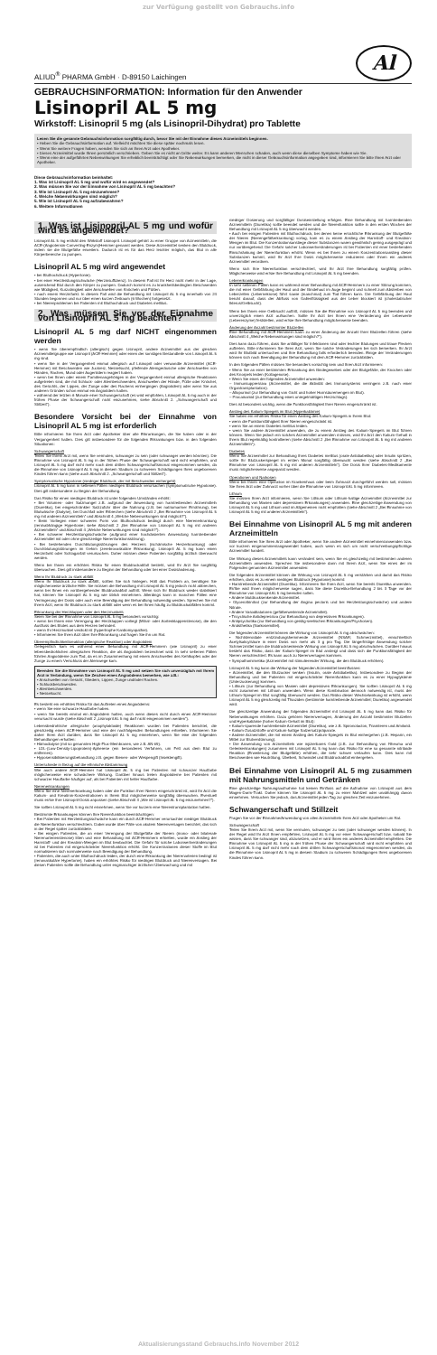zur Verfügung gestellt von Gebrauchs.info
ALIUD<sup>®</sup> PHARMA GmbH · D-89150 Laichingen
Al
GEBRAUCHSINFORMATION: Information für den Anwender
Lisinopril AL 5 mg
Wirkstoff: Lisinopril 5 mg (als Lisinopril-Dihydrat) pro Tablette
Lesen Sie die gesamte Gebrauchsinformation sorgfältig durch, bevor Sie mit der Einnahme dieses Arzneimittels beginnen.
• Heben Sie die Gebrauchsinformation auf. Vielleicht möchten Sie diese später nochmals lesen.
• Wenn Sie weitere Fragen haben, wenden Sie sich an Ihren Arzt oder Apotheker.
• Dieses Arzneimittel wurde Ihnen persönlich verschrieben. Geben Sie es nicht an Dritte weiter. Es kann anderen Menschen schaden, auch wenn diese dieselben Symptome haben wie Sie.
• Wenn eine der aufgeführten Nebenwirkungen Sie erheblich beeinträchtigt oder Sie Nebenwirkungen bemerken, die nicht in dieser Gebrauchsinformation angegeben sind, informieren Sie bitte Ihren Arzt oder Apotheker.
Diese Gebrauchsinformation beinhaltet:
1. Was ist Lisinopril AL 5 mg und wofür wird es angewendet?
2. Was müssen Sie vor der Einnahme von Lisinopril AL 5 mg beachten?
3. Wie ist Lisinopril AL 5 mg einzunehmen?
4. Welche Nebenwirkungen sind möglich?
5. Wie ist Lisinopril AL 5 mg aufzubewahren?
6. Weitere Informationen
1. Was ist Lisinopril AL 5 mg und wofür wird es angewendet?
Lisinopril AL 5 mg enthält den Wirkstoff Lisinopril. Lisinopril gehört zu einer Gruppe von Arzneimitteln, die ACE-(Angiotensin-Converting-Enzym)Hemmer genannt werden. Diese Arzneimittel senken den Blutdruck, indem sie die Blutgefäße erweitern. Dadurch ist es für das Herz leichter möglich, das Blut in alle Körperbereiche zu pumpen.
Lisinopril AL 5 mg wird angewendet
• bei Bluthochdruck (Hypertonie).
• bei einer Herzleistungsschwäche (Herzinsuffizienz). In diesem Fall ist Ihr Herz nicht mehr in der Lage, ausreichend Blut durch den Körper zu pumpen. Dadurch kommt es zu krankheitsbedingten Beschwerden wie Müdigkeit, Kurzatmigkeit oder Anschwellen von Knöcheln und Füßen.
• nach einem Herzinfarkt. In diesem Fall wird die Behandlung mit Lisinopril AL 5 mg innerhalb von 24 Stunden begonnen und nur über einen kurzen Zeitraum (6 Wochen) fortgesetzt.
• bei Nierenproblemen bei Patienten mit Bluthochdruck und Diabetes mellitus.
2. Was müssen Sie vor der Einnahme von Lisinopril AL 5 mg beachten?
Lisinopril AL 5 mg darf NICHT eingenommen werden
• wenn Sie überempfindlich (allergisch) gegen Lisinopril, andere Arzneimittel aus der gleichen Arzneimittelgruppe wie Lisinopril (ACE-Hemmer) oder einen der sonstigen Bestandteile von Lisinopril AL 5 mg sind.
• wenn Sie in der Vergangenheit einmal allergisch auf Lisinopril oder verwandte Arzneimittel (ACE-Hemmer) mit Beschwerden wie Juckreiz, Nesselsucht, pfeifende Atemgeräusche oder Anschwellen von Händen, Rachen, Mund oder Augenlidern reagiert haben.
• wenn bei Ihnen oder einem Familienangehörigen in der Vergangenheit einmal allergische Reaktionen aufgetreten sind, die mit Schluck- oder Atembeschwerden, Anschwellen der Hände, Füße oder Knöchel, des Gesichts, der Lippen, der Zunge oder des Rachens einhergingen (Angioödem) oder wenn Sie aus anderen Gründen schon einmal ein Angioödem hatten.
• während der letzten 6 Monate einer Schwangerschaft (es wird empfohlen, Lisinopril AL 5 mg auch in der frühen Phase der Schwangerschaft nicht einzunehmen, siehe Abschnitt 2. „Schwangerschaft und Stillzeit“).
Besondere Vorsicht bei der Einnahme von Lisinopril AL 5 mg ist erforderlich
Bitte informieren Sie Ihren Arzt oder Apotheker über alle Erkrankungen, die Sie haben oder in der Vergangenheit hatten. Dies gilt insbesondere für die folgenden Erkrankungen bzw. in den folgenden Situationen:
Schwangerschaft
Teilen Sie Ihrem Arzt mit, wenn Sie vermuten, schwanger zu sein (oder schwanger werden könnten). Die Einnahme von Lisinopril AL 5 mg in der frühen Phase der Schwangerschaft wird nicht empfohlen, und Lisinopril AL 5 mg darf nicht mehr nach dem dritten Schwangerschaftsmonat eingenommen werden, da die Einnahme von Lisinopril AL 5 mg in diesem Stadium zu schweren Schädigungen Ihres ungeborenen Kindes führen kann (siehe auch Abschnitt 2. „Schwangerschaft und Stillzeit“).
Symptomatische Hypotonie (niedriger Blutdruck, der mit Beschwerden einhergeht)
Lisinopril AL 5 mg kann in seltenen Fällen niedrigen Blutdruck verursachen (symptomatische Hypotonie). Dies gilt insbesondere zu Beginn der Behandlung.
Das Risiko für einen niedrigen Blutdruck ist unter folgenden Umständen erhöht:
• Bei Volumen- oder Salzmangel z.B. aufgrund der Anwendung von harntreibenden Arzneimitteln (Diuretika), bei eingeschränkter Salzzufuhr über die Nahrung (z.B. bei natriumarmer Ernährung), bei Blutwäsche (Dialyse), bei Durchfall oder Erbrechen (siehe Abschnitt 2 „Bei Einnahme von Lisinopril AL 5 mg mit anderen Arzneimitteln“ und Abschnitt 4 „Welche Nebenwirkungen sind möglich?“).
• Beim Vorliegen einer schweren Form von Bluthochdruck bedingt durch eine Nierenerkrankung (reninabhängige Hypertonie; siehe Abschnitt 2 „Bei Einnahme von Lisinopril AL 5 mg mit anderen Arzneimitteln“ und Abschnitt 4 „Welche Nebenwirkungen sind möglich?“).
• Bei schwerer Herzleistungsschwäche (aufgrund einer hochdosierten Anwendung harntreibender Arzneimittel mit oder ohne gleichzeitige Nierenfunktionsstörung).
• Bei bestehenden Durchblutungsstörungen des Herzens (ischämische Herzerkrankung) oder Durchblutungsstörungen im Gehirn (zerebrovaskuläre Erkrankung). Lisinopril AL 5 mg kann einen Herzinfarkt oder Schlaganfall verursachen. Daher müssen diese Patienten sorgfältig ärztlich überwacht werden.
Wenn bei Ihnen ein erhöhtes Risiko für einen Blutdruckabfall besteht, wird Ihr Arzt Sie sorgfältig überwachen. Dies gilt insbesondere zu Beginn der Behandlung oder bei einer Dosisänderung.
Wenn Ihr Blutdruck zu stark abfällt
Wenn Ihr Blutdruck zu stark abfällt, sollten Sie sich hinlegen. Hält das Problem an, benötigen Sie möglicherweise ärztliche Hilfe. Sie müssen die Behandlung mit Lisinopril AL 5 mg jedoch nicht abbrechen, wenn bei Ihnen ein vorübergehender Blutdruckabfall auftritt. Wenn sich Ihr Blutdruck wieder stabilisiert hat, können Sie Lisinopril AL 5 mg wie üblich einnehmen. Allerdings kann in manchen Fällen eine Verringerung der Dosis oder auch eine Beendigung der Behandlung notwendig werden. Sprechen Sie mit Ihrem Arzt, wenn Ihr Blutdruck zu stark abfällt oder wenn es bei Ihnen häufig zu Blutdruckabfällen kommt.
Erkrankung der Herzklappen oder des Herzmuskels
Seien Sie bei der Einnahme von Lisinopril AL 5 mg besonders vorsichtig:
• wenn bei Ihnen eine Verengung der Herzklappen vorliegt (Mitral- oder Aortenklappenstenose), die den Ausfluss des Blutes aus dem Herzen behindert.
• wenn Ihr Herzmuskel verdickt ist (hypertrophe Kardiomyopathie).
• Informieren Sie Ihren Arzt über Ihre Erkrankung und fragen Sie ihn um Rat.
Überempfindlichkeitsreaktion (allergische Reaktion) oder Angioödem
Gelegentlich kam es während einer Behandlung mit ACE-Hemmern (wie Lisinopril) zu einer lebensbedrohlichen allergischen Reaktion, die als Angioödem bezeichnet wird. In sehr seltenen Fällen führten Angioödeme zum Tod, da es im Zusammenhang mit einem Anschwellen des Kehlkopfes oder der Zunge zu einem Verschluss der Atemwege kam.
Beenden Sie die Einnahme von Lisinopril AL 5 mg und setzen Sie sich unverzüglich mit Ihrem Arzt in Verbindung, wenn Sie Zeichen eines Angioödems bemerken, wie z.B.:
• Anschwellen von Gesicht, Gliedern, Lippen, Zunge und/oder Rachen.
• Schluckbeschwerden.
• Atembeschwerden.
• Nesselsucht.
Es besteht ein erhöhtes Risiko für das Auftreten eines Angioödems:
• wenn Sie eine schwarze Hautfarbe haben.
• wenn Sie bereits einmal ein Angioödem hatten, auch wenn dieses nicht durch einen ACE-Hemmer verursacht wurde (siehe Abschnitt 2 „Lisinopril AL 5 mg darf nicht eingenommen werden“).
Lebensbedrohliche allergische (anaphylaktoide) Reaktionen wurden bei Patienten berichtet, die gleichzeitig einen ACE-Hemmer und eine der nachfolgenden Behandlungen erhielten. Informieren Sie daher Ihren Arzt darüber, dass Sie Lisinopril AL 5 mg einnehmen, wenn Sie eine der folgenden Behandlungen erhalten:
• Hämodialyse (mit so genannten High-Flux-Membranen, wie z.B. AN 69).
• LDL-(Low-Density-Lipoprotein)-Apherese (ein besonderes Verfahren, um Fett aus dem Blut zu entfernen).
• Hyposensibilisierungsbehandlung z.B. gegen Bienen- oder Wespengift (Insektengift).
Unterschiede in Bezug auf die ethnische Abstammung
Wie auch andere ACE-Hemmer hat Lisinopril AL 5 mg bei Patienten mit schwarzer Hautfarbe möglicherweise eine schwächere Wirkung. Darüber hinaus treten Angioödeme bei Patienten mit schwarzer Hautfarbe häufiger auf, als bei Patienten mit heller Hautfarbe.
Nierenerkrankungen
Wenn Sie eine Nierenerkrankung haben oder die Funktion Ihrer Nieren eingeschränkt ist, wird Ihr Arzt die Kalium- und Kreatinin-Konzentrationen in Ihrem Blut möglicherweise sorgfältig überwachen. Eventuell muss er/sie Ihre Lisinopril-Dosis anpassen (siehe Abschnitt 3 „Wie ist Lisinopril AL 5 mg einzunehmen?“).
Sie sollten Lisinopril AL 5 mg nicht einnehmen, wenn Sie vor kurzem eine Nierentransplantation hatten.
Bestimmte Erkrankungen können Ihre Nierenfunktion beeinträchtigen:
• Bei Patienten mit Herzleistungsschwäche kann ein durch ACE-Hemmer verursachter niedriger Blutdruck die Nierenfunktion verschlechtern. Dabei wurde über Fälle von akutem Nierenversagen berichtet, das sich in der Regel später zurückbildete.
• Bei einigen Patienten, die an einer Verengung der Blutgefäße der Nieren (mono- oder bilaterale Nierenarterienstenose) litten und eine Behandlung mit ACE-Hemmern erhielten, wurde ein Anstieg der Harnstoff- und der Kreatinin-Mengen im Blut beobachtet. Die Gefahr für solche Laborwertveränderungen ist bei Patienten mit eingeschränkter Nierenfunktion erhöht. Die Konzentrationen dieser Stoffe im Blut normalisieren sich normalerweise nach Beendigung der Behandlung.
• Patienten, die auch unter Bluthochdruck leiden, der durch eine Erkrankung der Nierenarterien bedingt ist (renovaskuläre Hypertonie), haben ein erhöhtes Risiko für niedrigen Blutdruck und Nierenversagen. Bei diesen Patienten sollte die Behandlung unter engmaschiger ärztlicher Überwachung und mit
niedriger Dosierung und sorgfältiger Dosiseinstellung erfolgen. Eine Behandlung mit harntreibenden Arzneimitteln (Diuretika) sollte beendet werden und die Nierenfunktion sollte in den ersten Wochen der Behandlung mit Lisinopril AL 5 mg überwacht werden.
• Auch bei einigen Patienten mit Bluthochdruck, bei denen keine ersichtliche Erkrankung der Blutgefäße der Nieren (Nierengefäßerkrankung) vorlag, kam es zu einem Anstieg der Harnstoff- und Kreatinin-Mengen im Blut. Die Konzentrationsanstiege dieser Substanzen waren gewöhnlich gering ausgeprägt und nur vorübergehend. Die Gefahr solcher Laborwertveränderungen ist bei Patienten mit einer bestehenden Einschränkung der Nierenfunktion erhöht. Wenn es bei Ihnen zu einem Konzentrationsanstieg dieser Substanzen kommt, wird Ihr Arzt Ihre Dosis möglicherweise reduzieren oder Ihnen ein anderes Arzneimittel verordnen.
Wenn sich Ihre Nierenfunktion verschlechtert, wird Ihr Arzt Ihre Behandlung sorgfältig prüfen. Möglicherweise wird er/sie Ihre Behandlung mit Lisinopril AL 5 mg beenden.
Lebererkrankungen
In sehr seltenen Fällen kann es während einer Behandlung mit ACE-Hemmern zu einer Störung kommen, die mit einer Gelbfärbung der Haut und der Bindehaut im Auge beginnt und schnell zum Absterben von Leberzellen (Lebernekrose) führt sowie (manchmal) zum Tod führen kann. Die Gelbfärbung der Haut beruht darauf, dass der Abfluss von Gallenflüssigkeit aus der Leber blockiert ist (cholestatischer Ikterus/Gelbsucht).
Wenn bei Ihnen eine Gelbsucht auftritt, müssen Sie die Einnahme von Lisinopril AL 5 mg beenden und unverzüglich einen Arzt aufsuchen. Sollte Ihr Arzt bei Ihnen eine Veränderung der Leberwerte (Leberenzyme) feststellen, wird er/sie Ihre Behandlung möglicherweise beenden.
Änderung der Anzahl bestimmter Blutzellen
Eine Behandlung mit ACE-Hemmern kann zu einer Änderung der Anzahl Ihrer Blutzellen führen (siehe Abschnitt 4 „Welche Nebenwirkungen sind möglich?“).
Dies kann dazu führen, dass Sie anfälliger für Infektionen sind oder leichter Blutungen und blaue Flecken auftreten. Bitte informieren Sie Ihren Arzt, wenn Sie solche Veränderungen bei sich bemerken. Ihr Arzt wird Ihr Blutbild untersuchen und Ihre Behandlung falls erforderlich beenden. Einige der Veränderungen können sich nach Beendigung der Behandlung mit dem ACE-Hemmer zurückbilden.
In den folgenden Fällen müssen Sie besonders vorsichtig sein und Ihren Arzt informieren:
• Wenn Sie an einer bestimmten Erkrankung des Bindegewebes oder der Blutgefäße, der Knochen oder des Knorpels leiden (Kollagenose).
• Wenn Sie eines der folgenden Arzneimittel anwenden:
– Immunsuppressiva (Arzneimittel, die die Aktivität des Immunsystems verringern z.B. nach einer Organtransplantation).
– Allopurinol (zur Behandlung von Gicht und hoher Harnsäuremengen im Blut).
– Procainamid (zur Behandlung eines unregelmäßigen Herzschlags).
Dies ist besonders wichtig, wenn die Funktionsfähigkeit Ihrer Nieren eingeschränkt ist.
Anstieg des Kalium-Spiegels im Blut (Hyperkaliämie)
Sie haben ein erhöhtes Risiko für einen Anstieg des Kalium-Spiegels in Ihrem Blut:
• wenn die Funktionsfähigkeit Ihrer Nieren eingeschränkt ist.
• wenn Sie an einem Diabetes mellitus leiden.
• wenn Sie andere Arzneimittel anwenden, die zu einem Anstieg des Kalium-Spiegels im Blut führen können. Wenn Sie jedoch ein solches Arzneimittel anwenden müssen, wird Ihr Arzt den Kalium-Gehalt in Ihrem Blut regelmäßig kontrollieren (siehe Abschnitt 2 „Bei Einnahme von Lisinopril AL 5 mg mit anderen Arzneimitteln“).
Diabetes
Wenn Sie Arzneimittel zur Behandlung Ihres Diabetes mellitus (orale Antidiabetika) oder Insulin spritzen, sollte Ihr Blutzuckerspiegel im ersten Monat sorgfältig überwacht werden (siehe Abschnitt 2 „Bei Einnahme von Lisinopril AL 5 mg mit anderen Arzneimitteln“). Die Dosis Ihrer Diabetes-Medikamente muss möglicherweise angepasst werden.
Operationen und Narkosen
Wenn bei Ihnen eine Operation im Krankenhaus oder beim Zahnarzt durchgeführt werden soll, müssen Sie Ihren Arzt oder Zahnarzt vorher über die Einnahme von Lisinopril AL 5 mg informieren.
Lithium
Sie müssen Ihren Arzt informieren, wenn Sie Lithium oder Lithium-haltige Arzneimittel (Arzneimittel zur Behandlung von Manien oder depressiven Erkrankungen) anwenden. Eine gleichzeitige Anwendung von Lisinopril AL 5 mg und Lithium wird im Allgemeinen nicht empfohlen (siehe Abschnitt 2 „Bei Einnahme von Lisinopril AL 5 mg mit anderen Arzneimitteln“).
Bei Einnahme von Lisinopril AL 5 mg mit anderen Arzneimitteln
Bitte informieren Sie Ihren Arzt oder Apotheker, wenn Sie andere Arzneimittel einnehmen/anwenden bzw. vor kurzem eingenommen/angewendet haben, auch wenn es sich um nicht verschreibungspflichtige Arzneimittel handelt.
Die Wirkung dieses Arzneimittels kann verändert sein, wenn Sie es gleichzeitig mit bestimmten anderen Arzneimitteln anwenden. Sprechen Sie insbesondere dann mit Ihrem Arzt, wenn Sie eines der im Folgenden genannten Arzneimittel anwenden:
Die folgenden Arzneimittel können die Wirkung von Lisinopril AL 5 mg verstärken und damit das Risiko erhöhen, dass es zu einem niedrigen Blutdruck (Hypotonie) kommt:
• Harntreibende Arzneimittel (Diuretika). Informieren Sie Ihren Arzt, wenn Sie bereits Diuretika anwenden. Er/Sie wird Ihnen möglicherweise sagen, dass Sie diese Diuretika-Behandlung 2 bis 3 Tage vor der Einnahme von Lisinopril AL 5 mg beenden sollen.
• Andere blutdrucksenkende Arzneimittel.
• Glyceroltrinitrat (zur Behandlung der Angina pectoris und bei Herzleistungsschwäche) und andere Nitrate.
• Andere Vasodilatatoren (gefäßerweiternde Arzneimittel).
• Tricyclische Antidepressiva (zur Behandlung von depressiven Erkrankungen).
• Antipsychotika (zur Behandlung von geistig-seelischen Erkrankungen/Psychosen).
• Anästhetika (Narkosemittel).
Die folgenden Arzneimittel können die Wirkung von Lisinopril AL 5 mg abschwächen:
• Nichtsteroidale entzündungshemmende Arzneimittel (NSAR; Schmerzmittel), einschließlich Acetylsalicylsäure in einer Dosis von mehr als 3 g pro Tag. Die längerfristige Anwendung solcher Schmerzmittel kann die blutdrucksenkende Wirkung von Lisinopril AL 5 mg abschwächen. Darüber hinaus besteht das Risiko, dass der Kalium-Spiegel im Blut ansteigt und dass sich die Funktionsfähigkeit der Nieren verschlechtert. Es kann auch zu Nierenversagen kommen.
• Sympathomimetika (Arzneimittel mit stimulierender Wirkung, die den Blutdruck erhöhen).
Lisinopril AL 5 mg kann die Wirkung der folgenden Arzneimittel beeinflussen:
• Arzneimittel, die den Blutzucker senken (Insulin, orale Antidiabetika). Insbesondere zu Beginn der Behandlung und bei Patienten mit eingeschränkter Nierenfunktion kann es zu einer Hypoglykämie (Unterzuckerung) kommen.
• Lithium (zur Behandlung von Manien oder depressiven Erkrankungen). Sie sollten Lisinopril AL 5 mg nicht zusammen mit Lithium anwenden. Wenn diese Kombination dennoch notwendig ist, muss der Lithium-Spiegel im Blut sorgfältig überwacht werden. Das Risiko dieser Wechselwirkung ist erhöht, wenn Lisinopril AL 5 mg gleichzeitig mit Thiaziden (bestimmte harntreibende Arzneimittel; Diuretika) angewendet wird.
Die gleichzeitige Anwendung der folgenden Arzneimittel mit Lisinopril AL 5 mg kann das Risiko für Nebenwirkungen erhöhen. Dazu gehören Nierenversagen, Änderung der Anzahl bestimmter Blutzellen und Hyperkaliämie (hoher Kalium-Gehalt im Blut):
• Kalium-sparende harntreibende Arzneimittel (Diuretika), wie z.B. Spironolacton, Triamteren und Amilorid.
• Kalium-Zusatzstoffe und Kalium-haltige Salzersatzpräparate.
• Andere Arzneimittel, die mit einem Anstieg des Kalium-Spiegels im Blut einhergehen (z.B. Heparin, ein Mittel zur Blutverdünnung).
• Die Anwendung von Arzneimitteln wie injizierbares Gold (z.B. zur Behandlung von Rheuma und Gelenkerkrankungen) zusammen mit Lisinopril AL 5 mg kann das Risiko für eine so genannte nitritoide Reaktion (Erweiterung der Blutgefäße) erhöhen, die sehr schwer verlaufen kann. Dies kann mit Beschwerden wie Hautrötung, Übelkeit, Schwindel und Blutdruckabfall einhergehen.
Bei Einnahme von Lisinopril AL 5 mg zusammen mit Nahrungsmitteln und Getränken
Eine gleichzeitige Nahrungsaufnahme hat keinen Einfluss auf die Aufnahme von Lisinopril aus dem Magen-Darm-Trakt. Daher können Sie Lisinopril AL 5 mg zu einer Mahlzeit oder unabhängig davon einnehmen. Versuchen Sie jedoch, das Arzneimittel jeden Tag zur gleichen Zeit einzunehmen.
Schwangerschaft und Stillzeit
Fragen Sie vor der Einnahme/Anwendung von allen Arzneimitteln Ihren Arzt oder Apotheker um Rat.
Schwangerschaft
Teilen Sie Ihrem Arzt mit, wenn Sie vermuten, schwanger zu sein (oder schwanger werden können). In der Regel wird Ihr Arzt Ihnen empfehlen, Lisinopril AL 5 mg vor einer Schwangerschaft bzw. sobald Sie wissen, dass Sie schwanger sind, abzusetzen, und er wird Ihnen ein anderes Arzneimittel empfehlen. Die Einnahme von Lisinopril AL 5 mg in der frühen Phase der Schwangerschaft wird nicht empfohlen und Lisinopril AL 5 mg darf nicht mehr nach dem dritten Schwangerschaftsmonat eingenommen werden, da die Einnahme von Lisinopril AL 5 mg in diesem Stadium zu schweren Schädigungen Ihres ungeborenen Kindes führen kann.
Aktualisierungsstand Gebrauchs.info November 2012